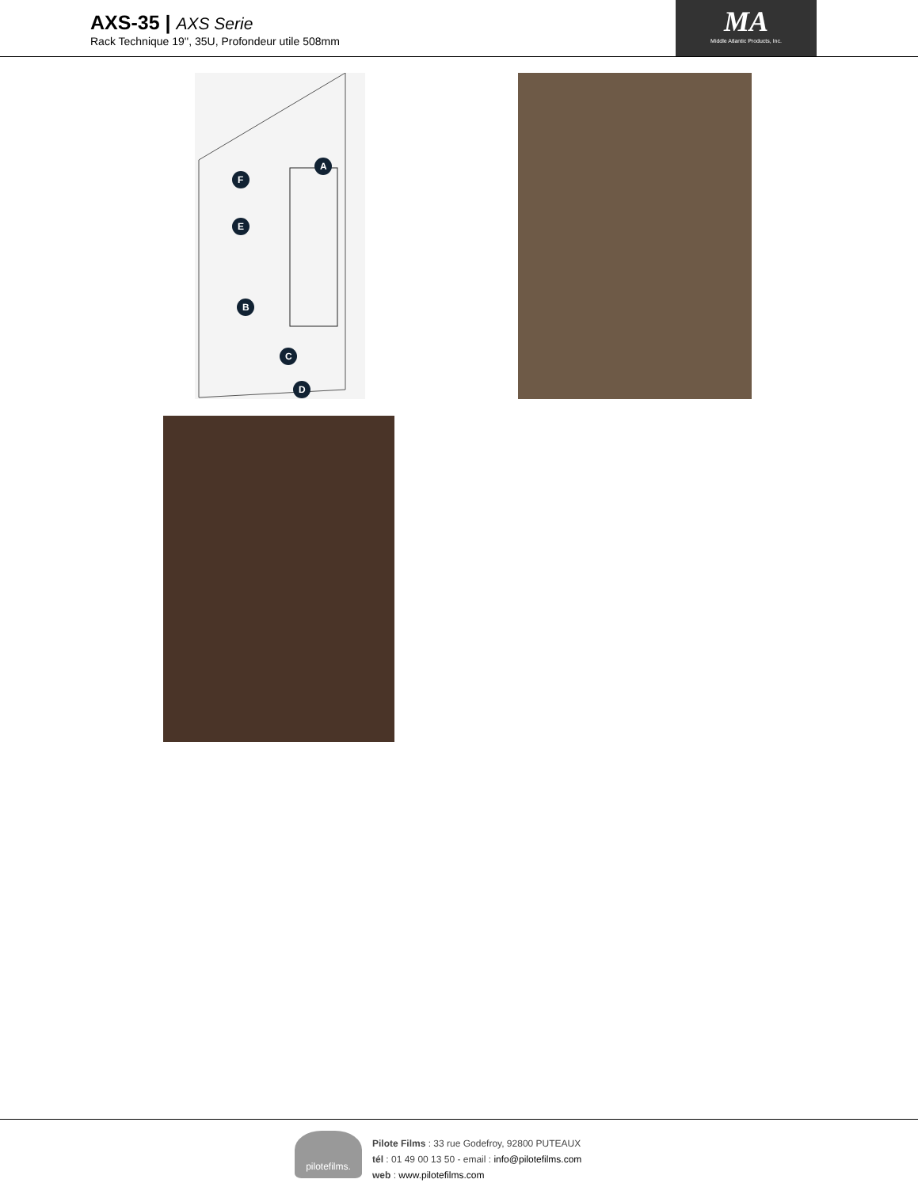AXS-35 | AXS Serie
Rack Technique 19'', 35U, Profondeur utile 508mm
MA
Middle Atlantic Products, Inc.
A
F
E
B
C
D
pilotefilms.
Pilote Films : 33 rue Godefroy, 92800 PUTEAUX
tél : 01 49 00 13 50 - email : info@pilotefilms.com
web : www.pilotefilms.com